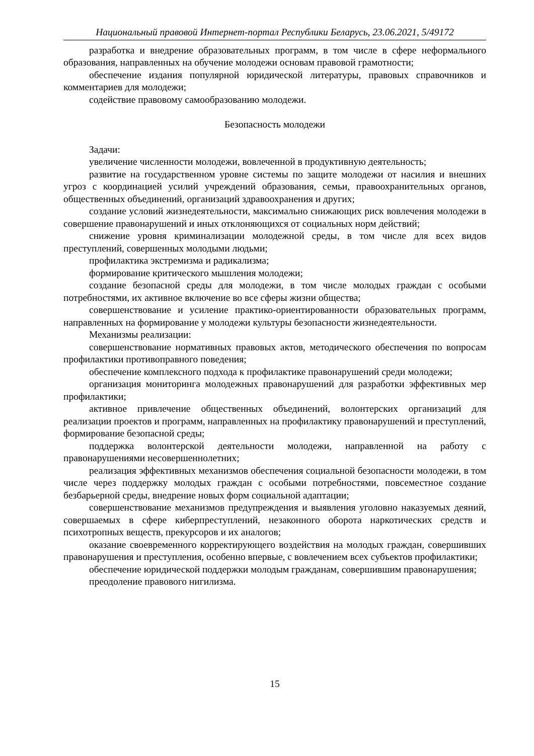Национальный правовой Интернет-портал Республики Беларусь, 23.06.2021, 5/49172
разработка и внедрение образовательных программ, в том числе в сфере неформального образования, направленных на обучение молодежи основам правовой грамотности;
обеспечение издания популярной юридической литературы, правовых справочников и комментариев для молодежи;
содействие правовому самообразованию молодежи.
Безопасность молодежи
Задачи:
увеличение численности молодежи, вовлеченной в продуктивную деятельность;
развитие на государственном уровне системы по защите молодежи от насилия и внешних угроз с координацией усилий учреждений образования, семьи, правоохранительных органов, общественных объединений, организаций здравоохранения и других;
создание условий жизнедеятельности, максимально снижающих риск вовлечения молодежи в совершение правонарушений и иных отклоняющихся от социальных норм действий;
снижение уровня криминализации молодежной среды, в том числе для всех видов преступлений, совершенных молодыми людьми;
профилактика экстремизма и радикализма;
формирование критического мышления молодежи;
создание безопасной среды для молодежи, в том числе молодых граждан с особыми потребностями, их активное включение во все сферы жизни общества;
совершенствование и усиление практико-ориентированности образовательных программ, направленных на формирование у молодежи культуры безопасности жизнедеятельности.
Механизмы реализации:
совершенствование нормативных правовых актов, методического обеспечения по вопросам профилактики противоправного поведения;
обеспечение комплексного подхода к профилактике правонарушений среди молодежи;
организация мониторинга молодежных правонарушений для разработки эффективных мер профилактики;
активное привлечение общественных объединений, волонтерских организаций для реализации проектов и программ, направленных на профилактику правонарушений и преступлений, формирование безопасной среды;
поддержка волонтерской деятельности молодежи, направленной на работу с правонарушениями несовершеннолетних;
реализация эффективных механизмов обеспечения социальной безопасности молодежи, в том числе через поддержку молодых граждан с особыми потребностями, повсеместное создание безбарьерной среды, внедрение новых форм социальной адаптации;
совершенствование механизмов предупреждения и выявления уголовно наказуемых деяний, совершаемых в сфере киберпреступлений, незаконного оборота наркотических средств и психотропных веществ, прекурсоров и их аналогов;
оказание своевременного корректирующего воздействия на молодых граждан, совершивших правонарушения и преступления, особенно впервые, с вовлечением всех субъектов профилактики;
обеспечение юридической поддержки молодым гражданам, совершившим правонарушения;
преодоление правового нигилизма.
15